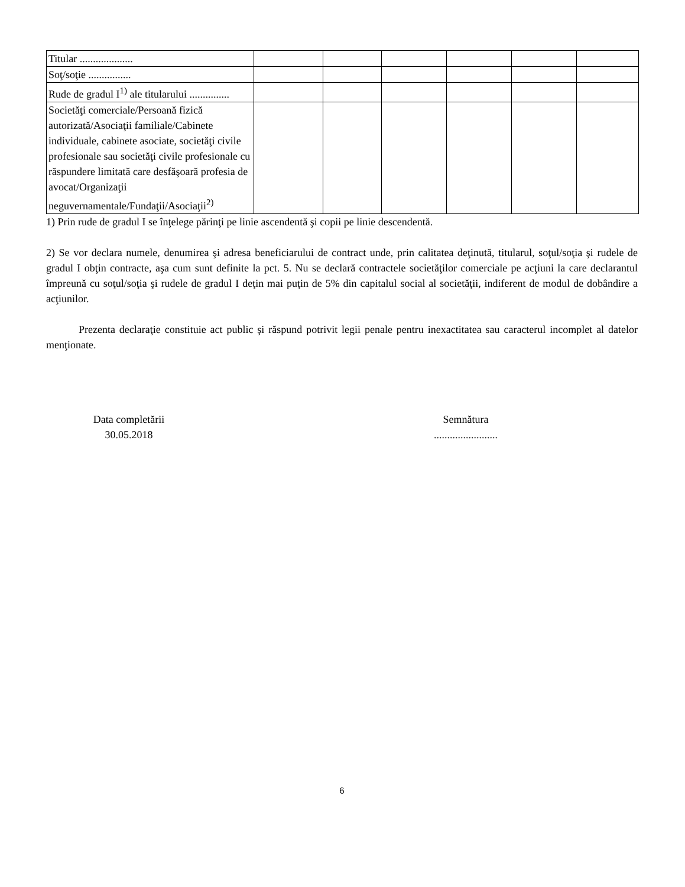| Titular .................... | | | | | | |
| Soţ/soţie ................ | | | | | | |
| Rude de gradul I<sup>1)</sup> ale titularului ............... | | | | | | |
| Societăţi comerciale/Persoană fizică autorizată/Asociaţii familiale/Cabinete individuale, cabinete asociate, societăţi civile profesionale sau societăţi civile profesionale cu răspundere limitată care desfăşoară profesia de avocat/Organizaţii neguvernamentale/Fundaţii/Asociaţii<sup>2)</sup> | | | | | | |
1) Prin rude de gradul I se înţelege părinţi pe linie ascendentă şi copii pe linie descendentă.
2) Se vor declara numele, denumirea şi adresa beneficiarului de contract unde, prin calitatea deţinută, titularul, soţul/soţia şi rudele de gradul I obţin contracte, aşa cum sunt definite la pct. 5. Nu se declară contractele societăţilor comerciale pe acţiuni la care declarantul împreună cu soţul/soţia şi rudele de gradul I deţin mai puţin de 5% din capitalul social al societăţii, indiferent de modul de dobândire a acţiunilor.
Prezenta declaraţie constituie act public şi răspund potrivit legii penale pentru inexactitatea sau caracterul incomplet al datelor menţionate.
Data completării
30.05.2018
Semnătura
........................
6